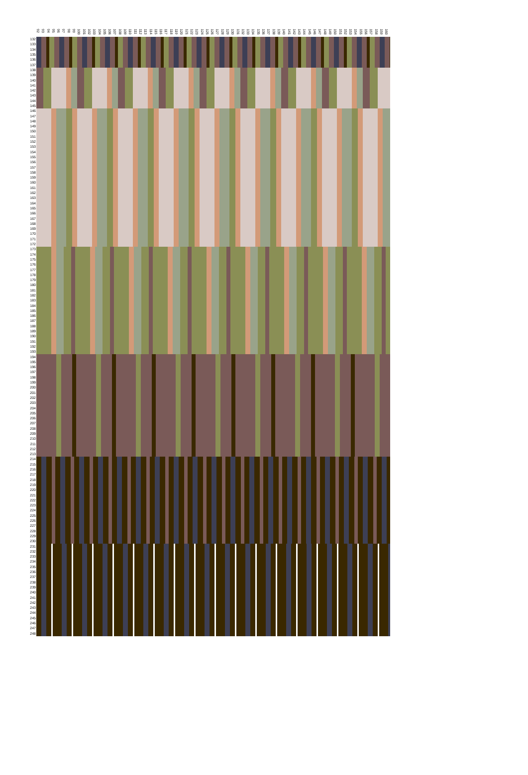| | 92 | 93 | 94 | 95 | 96 | 97 | 98 | 99 | 100 | 101 | 102 | 103 | 104 | 105 | 106 | 107 | 108 | 109 | 110 | 111 | 112 | 113 | 114 | 115 | 116 | 117 | 118 | 119 | 120 | 121 | 122 | 123 | 124 | 125 | 126 | 127 | 128 | 129 | 130 | 131 | 132 | 133 | 134 | 135 | 136 | 137 | 138 | 139 | 140 | 141 | 142 | 143 | 144 | 145 | 146 | 147 | 148 | 149 | 150 | 151 | 152 | 153 | 154 | 155 | 156 | 157 | 158 | 159 | 160 |
| --- | --- | --- | --- | --- | --- | --- | --- | --- | --- | --- | --- | --- | --- | --- | --- | --- | --- | --- | --- | --- | --- | --- | --- | --- | --- | --- | --- | --- | --- | --- | --- | --- | --- | --- | --- | --- | --- | --- | --- | --- | --- | --- | --- | --- | --- | --- | --- | --- | --- | --- | --- | --- | --- | --- | --- | --- | --- | --- | --- | --- | --- | --- | --- | --- | --- | --- | --- | --- | --- |
| 132 | | | | | | | | | | | | | | | | | | | | | | | | | | | | | | | | | | | | | | | | | | | | | | | | | | | | | | | | | | | | | | | | | | | | | |
| 133 | | | | | | | | | | | | | | | | | | | | | | | | | | | | | | | | | | | | | | | | | | | | | | | | | | | | | | | | | | | | | | | | | | | | | |
| 134 | | | | | | | | | | | | | | | | | | | | | | | | | | | | | | | | | | | | | | | | | | | | | | | | | | | | | | | | | | | | | | | | | | | | | |
| 135 | | | | | | | | | | | | | | | | | | | | | | | | | | | | | | | | | | | | | | | | | | | | | | | | | | | | | | | | | | | | | | | | | | | | | |
| 136 | | | | | | | | | | | | | | | | | | | | | | | | | | | | | | | | | | | | | | | | | | | | | | | | | | | | | | | | | | | | | | | | | | | | | |
| 137 | | | | | | | | | | | | | | | | | | | | | | | | | | | | | | | | | | | | | | | | | | | | | | | | | | | | | | | | | | | | | | | | | | | | | |
| 138 | | | | | | | | | | | | | | | | | | | | | | | | | | | | | | | | | | | | | | | | | | | | | | | | | | | | | | | | | | | | | | | | | | | | | |
| 139 | | | | | | | | | | | | | | | | | | | | | | | | | | | | | | | | | | | | | | | | | | | | | | | | | | | | | | | | | | | | | | | | | | | | | |
| 140 | | | | | | | | | | | | | | | | | | | | | | | | | | | | | | | | | | | | | | | | | | | | | | | | | | | | | | | | | | | | | | | | | | | | | |
| 141 | | | | | | | | | | | | | | | | | | | | | | | | | | | | | | | | | | | | | | | | | | | | | | | | | | | | | | | | | | | | | | | | | | | | | |
| 142 | | | | | | | | | | | | | | | | | | | | | | | | | | | | | | | | | | | | | | | | | | | | | | | | | | | | | | | | | | | | | | | | | | | | | |
| 143 | | | | | | | | | | | | | | | | | | | | | | | | | | | | | | | | | | | | | | | | | | | | | | | | | | | | | | | | | | | | | | | | | | | | | |
| 144 | | | | | | | | | | | | | | | | | | | | | | | | | | | | | | | | | | | | | | | | | | | | | | | | | | | | | | | | | | | | | | | | | | | | | |
| 145 | | | | | | | | | | | | | | | | | | | | | | | | | | | | | | | | | | | | | | | | | | | | | | | | | | | | | | | | | | | | | | | | | | | | | |
| 146 | | | | | | | | | | | | | | | | | | | | | | | | | | | | | | | | | | | | | | | | | | | | | | | | | | | | | | | | | | | | | | | | | | | | | |
| 147 | | | | | | | | | | | | | | | | | | | | | | | | | | | | | | | | | | | | | | | | | | | | | | | | | | | | | | | | | | | | | | | | | | | | | |
| 148 | | | | | | | | | | | | | | | | | | | | | | | | | | | | | | | | | | | | | | | | | | | | | | | | | | | | | | | | | | | | | | | | | | | | | |
| 149 | | | | | | | | | | | | | | | | | | | | | | | | | | | | | | | | | | | | | | | | | | | | | | | | | | | | | | | | | | | | | | | | | | | | | |
| 150 | | | | | | | | | | | | | | | | | | | | | | | | | | | | | | | | | | | | | | | | | | | | | | | | | | | | | | | | | | | | | | | | | | | | | |
| 151 | | | | | | | | | | | | | | | | | | | | | | | | | | | | | | | | | | | | | | | | | | | | | | | | | | | | | | | | | | | | | | | | | | | | | |
| 152 | | | | | | | | | | | | | | | | | | | | | | | | | | | | | | | | | | | | | | | | | | | | | | | | | | | | | | | | | | | | | | | | | | | | | |
| 153 | | | | | | | | | | | | | | | | | | | | | | | | | | | | | | | | | | | | | | | | | | | | | | | | | | | | | | | | | | | | | | | | | | | | | |
| 154 | | | | | | | | | | | | | | | | | | | | | | | | | | | | | | | | | | | | | | | | | | | | | | | | | | | | | | | | | | | | | | | | | | | | | |
| 155 | | | | | | | | | | | | | | | | | | | | | | | | | | | | | | | | | | | | | | | | | | | | | | | | | | | | | | | | | | | | | | | | | | | | | |
| 156 | | | | | | | | | | | | | | | | | | | | | | | | | | | | | | | | | | | | | | | | | | | | | | | | | | | | | | | | | | | | | | | | | | | | | |
| 157 | | | | | | | | | | | | | | | | | | | | | | | | | | | | | | | | | | | | | | | | | | | | | | | | | | | | | | | | | | | | | | | | | | | | | |
| 158 | | | | | | | | | | | | | | | | | | | | | | | | | | | | | | | | | | | | | | | | | | | | | | | | | | | | | | | | | | | | | | | | | | | | | |
| 159 | | | | | | | | | | | | | | | | | | | | | | | | | | | | | | | | | | | | | | | | | | | | | | | | | | | | | | | | | | | | | | | | | | | | | |
| 160 | | | | | | | | | | | | | | | | | | | | | | | | | | | | | | | | | | | | | | | | | | | | | | | | | | | | | | | | | | | | | | | | | | | | | |
| 161 | | | | | | | | | | | | | | | | | | | | | | | | | | | | | | | | | | | | | | | | | | | | | | | | | | | | | | | | | | | | | | | | | | | | | |
| 162 | | | | | | | | | | | | | | | | | | | | | | | | | | | | | | | | | | | | | | | | | | | | | | | | | | | | | | | | | | | | | | | | | | | | | |
| 163 | | | | | | | | | | | | | | | | | | | | | | | | | | | | | | | | | | | | | | | | | | | | | | | | | | | | | | | | | | | | | | | | | | | | | |
| 164 | | | | | | | | | | | | | | | | | | | | | | | | | | | | | | | | | | | | | | | | | | | | | | | | | | | | | | | | | | | | | | | | | | | | | |
| 165 | | | | | | | | | | | | | | | | | | | | | | | | | | | | | | | | | | | | | | | | | | | | | | | | | | | | | | | | | | | | | | | | | | | | | |
| 166 | | | | | | | | | | | | | | | | | | | | | | | | | | | | | | | | | | | | | | | | | | | | | | | | | | | | | | | | | | | | | | | | | | | | | |
| 167 | | | | | | | | | | | | | | | | | | | | | | | | | | | | | | | | | | | | | | | | | | | | | | | | | | | | | | | | | | | | | | | | | | | | | |
| 168 | | | | | | | | | | | | | | | | | | | | | | | | | | | | | | | | | | | | | | | | | | | | | | | | | | | | | | | | | | | | | | | | | | | | | |
| 169 | | | | | | | | | | | | | | | | | | | | | | | | | | | | | | | | | | | | | | | | | | | | | | | | | | | | | | | | | | | | | | | | | | | | | |
| 170 | | | | | | | | | | | | | | | | | | | | | | | | | | | | | | | | | | | | | | | | | | | | | | | | | | | | | | | | | | | | | | | | | | | | | |
| 171 | | | | | | | | | | | | | | | | | | | | | | | | | | | | | | | | | | | | | | | | | | | | | | | | | | | | | | | | | | | | | | | | | | | | | |
| 172 | | | | | | | | | | | | | | | | | | | | | | | | | | | | | | | | | | | | | | | | | | | | | | | | | | | | | | | | | | | | | | | | | | | | | |
| 173 | | | | | | | | | | | | | | | | | | | | | | | | | | | | | | | | | | | | | | | | | | | | | | | | | | | | | | | | | | | | | | | | | | | | | |
| 174 | | | | | | | | | | | | | | | | | | | | | | | | | | | | | | | | | | | | | | | | | | | | | | | | | | | | | | | | | | | | | | | | | | | | | |
| 175 | | | | | | | | | | | | | | | | | | | | | | | | | | | | | | | | | | | | | | | | | | | | | | | | | | | | | | | | | | | | | | | | | | | | | |
| 176 | | | | | | | | | | | | | | | | | | | | | | | | | | | | | | | | | | | | | | | | | | | | | | | | | | | | | | | | | | | | | | | | | | | | | |
| 177 | | | | | | | | | | | | | | | | | | | | | | | | | | | | | | | | | | | | | | | | | | | | | | | | | | | | | | | | | | | | | | | | | | | | | |
| 178 | | | | | | | | | | | | | | | | | | | | | | | | | | | | | | | | | | | | | | | | | | | | | | | | | | | | | | | | | | | | | | | | | | | | | |
| 179 | | | | | | | | | | | | | | | | | | | | | | | | | | | | | | | | | | | | | | | | | | | | | | | | | | | | | | | | | | | | | | | | | | | | | |
| 180 | | | | | | | | | | | | | | | | | | | | | | | | | | | | | | | | | | | | | | | | | | | | | | | | | | | | | | | | | | | | | | | | | | | | | |
| 181 | | | | | | | | | | | | | | | | | | | | | | | | | | | | | | | | | | | | | | | | | | | | | | | | | | | | | | | | | | | | | | | | | | | | | |
| 182 | | | | | | | | | | | | | | | | | | | | | | | | | | | | | | | | | | | | | | | | | | | | | | | | | | | | | | | | | | | | | | | | | | | | | |
| 183 | | | | | | | | | | | | | | | | | | | | | | | | | | | | | | | | | | | | | | | | | | | | | | | | | | | | | | | | | | | | | | | | | | | | | |
| 184 | | | | | | | | | | | | | | | | | | | | | | | | | | | | | | | | | | | | | | | | | | | | | | | | | | | | | | | | | | | | | | | | | | | | | |
| 185 | | | | | | | | | | | | | | | | | | | | | | | | | | | | | | | | | | | | | | | | | | | | | | | | | | | | | | | | | | | | | | | | | | | | | |
| 186 | | | | | | | | | | | | | | | | | | | | | | | | | | | | | | | | | | | | | | | | | | | | | | | | | | | | | | | | | | | | | | | | | | | | | |
| 187 | | | | | | | | | | | | | | | | | | | | | | | | | | | | | | | | | | | | | | | | | | | | | | | | | | | | | | | | | | | | | | | | | | | | | |
| 188 | | | | | | | | | | | | | | | | | | | | | | | | | | | | | | | | | | | | | | | | | | | | | | | | | | | | | | | | | | | | | | | | | | | | | |
| 189 | | | | | | | | | | | | | | | | | | | | | | | | | | | | | | | | | | | | | | | | | | | | | | | | | | | | | | | | | | | | | | | | | | | | | |
| 190 | | | | | | | | | | | | | | | | | | | | | | | | | | | | | | | | | | | | | | | | | | | | | | | | | | | | | | | | | | | | | | | | | | | | | |
| 191 | | | | | | | | | | | | | | | | | | | | | | | | | | | | | | | | | | | | | | | | | | | | | | | | | | | | | | | | | | | | | | | | | | | | | |
| 192 | | | | | | | | | | | | | | | | | | | | | | | | | | | | | | | | | | | | | | | | | | | | | | | | | | | | | | | | | | | | | | | | | | | | | |
| 193 | | | | | | | | | | | | | | | | | | | | | | | | | | | | | | | | | | | | | | | | | | | | | | | | | | | | | | | | | | | | | | | | | | | | | |
| 194 | | | | | | | | | | | | | | | | | | | | | | | | | | | | | | | | | | | | | | | | | | | | | | | | | | | | | | | | | | | | | | | | | | | | | |
| 195 | | | | | | | | | | | | | | | | | | | | | | | | | | | | | | | | | | | | | | | | | | | | | | | | | | | | | | | | | | | | | | | | | | | | | |
| 196 | | | | | | | | | | | | | | | | | | | | | | | | | | | | | | | | | | | | | | | | | | | | | | | | | | | | | | | | | | | | | | | | | | | | | |
| 197 | | | | | | | | | | | | | | | | | | | | | | | | | | | | | | | | | | | | | | | | | | | | | | | | | | | | | | | | | | | | | | | | | | | | | |
| 198 | | | | | | | | | | | | | | | | | | | | | | | | | | | | | | | | | | | | | | | | | | | | | | | | | | | | | | | | | | | | | | | | | | | | | |
| 199 | | | | | | | | | | | | | | | | | | | | | | | | | | | | | | | | | | | | | | | | | | | | | | | | | | | | | | | | | | | | | | | | | | | | | |
| 200 | | | | | | | | | | | | | | | | | | | | | | | | | | | | | | | | | | | | | | | | | | | | | | | | | | | | | | | | | | | | | | | | | | | | | |
| 201 | | | | | | | | | | | | | | | | | | | | | | | | | | | | | | | | | | | | | | | | | | | | | | | | | | | | | | | | | | | | | | | | | | | | | |
| 202 | | | | | | | | | | | | | | | | | | | | | | | | | | | | | | | | | | | | | | | | | | | | | | | | | | | | | | | | | | | | | | | | | | | | | |
| 203 | | | | | | | | | | | | | | | | | | | | | | | | | | | | | | | | | | | | | | | | | | | | | | | | | | | | | | | | | | | | | | | | | | | | | |
| 204 | | | | | | | | | | | | | | | | | | | | | | | | | | | | | | | | | | | | | | | | | | | | | | | | | | | | | | | | | | | | | | | | | | | | | |
| 205 | | | | | | | | | | | | | | | | | | | | | | | | | | | | | | | | | | | | | | | | | | | | | | | | | | | | | | | | | | | | | | | | | | | | | |
| 206 | | | | | | | | | | | | | | | | | | | | | | | | | | | | | | | | | | | | | | | | | | | | | | | | | | | | | | | | | | | | | | | | | | | | | |
| 207 | | | | | | | | | | | | | | | | | | | | | | | | | | | | | | | | | | | | | | | | | | | | | | | | | | | | | | | | | | | | | | | | | | | | | |
| 208 | | | | | | | | | | | | | | | | | | | | | | | | | | | | | | | | | | | | | | | | | | | | | | | | | | | | | | | | | | | | | | | | | | | | | |
| 209 | | | | | | | | | | | | | | | | | | | | | | | | | | | | | | | | | | | | | | | | | | | | | | | | | | | | | | | | | | | | | | | | | | | | | |
| 210 | | | | | | | | | | | | | | | | | | | | | | | | | | | | | | | | | | | | | | | | | | | | | | | | | | | | | | | | | | | | | | | | | | | | | |
| 211 | | | | | | | | | | | | | | | | | | | | | | | | | | | | | | | | | | | | | | | | | | | | | | | | | | | | | | | | | | | | | | | | | | | | | |
| 212 | | | | | | | | | | | | | | | | | | | | | | | | | | | | | | | | | | | | | | | | | | | | | | | | | | | | | | | | | | | | | | | | | | | | | |
| 213 | | | | | | | | | | | | | | | | | | | | | | | | | | | | | | | | | | | | | | | | | | | | | | | | | | | | | | | | | | | | | | | | | | | | | |
| 214 | | | | | | | | | | | | | | | | | | | | | | | | | | | | | | | | | | | | | | | | | | | | | | | | | | | | | | | | | | | | | | | | | | | | | |
| 215 | | | | | | | | | | | | | | | | | | | | | | | | | | | | | | | | | | | | | | | | | | | | | | | | | | | | | | | | | | | | | | | | | | | | | |
| 216 | | | | | | | | | | | | | | | | | | | | | | | | | | | | | | | | | | | | | | | | | | | | | | | | | | | | | | | | | | | | | | | | | | | | | |
| 217 | | | | | | | | | | | | | | | | | | | | | | | | | | | | | | | | | | | | | | | | | | | | | | | | | | | | | | | | | | | | | | | | | | | | | |
| 218 | | | | | | | | | | | | | | | | | | | | | | | | | | | | | | | | | | | | | | | | | | | | | | | | | | | | | | | | | | | | | | | | | | | | | |
| 219 | | | | | | | | | | | | | | | | | | | | | | | | | | | | | | | | | | | | | | | | | | | | | | | | | | | | | | | | | | | | | | | | | | | | | |
| 220 | | | | | | | | | | | | | | | | | | | | | | | | | | | | | | | | | | | | | | | | | | | | | | | | | | | | | | | | | | | | | | | | | | | | | |
| 221 | | | | | | | | | | | | | | | | | | | | | | | | | | | | | | | | | | | | | | | | | | | | | | | | | | | | | | | | | | | | | | | | | | | | | |
| 222 | | | | | | | | | | | | | | | | | | | | | | | | | | | | | | | | | | | | | | | | | | | | | | | | | | | | | | | | | | | | | | | | | | | | | |
| 223 | | | | | | | | | | | | | | | | | | | | | | | | | | | | | | | | | | | | | | | | | | | | | | | | | | | | | | | | | | | | | | | | | | | | | |
| 224 | | | | | | | | | | | | | | | | | | | | | | | | | | | | | | | | | | | | | | | | | | | | | | | | | | | | | | | | | | | | | | | | | | | | | |
| 225 | | | | | | | | | | | | | | | | | | | | | | | | | | | | | | | | | | | | | | | | | | | | | | | | | | | | | | | | | | | | | | | | | | | | | |
| 226 | | | | | | | | | | | | | | | | | | | | | | | | | | | | | | | | | | | | | | | | | | | | | | | | | | | | | | | | | | | | | | | | | | | | | |
| 227 | | | | | | | | | | | | | | | | | | | | | | | | | | | | | | | | | | | | | | | | | | | | | | | | | | | | | | | | | | | | | | | | | | | | | |
| 228 | | | | | | | | | | | | | | | | | | | | | | | | | | | | | | | | | | | | | | | | | | | | | | | | | | | | | | | | | | | | | | | | | | | | | |
| 229 | | | | | | | | | | | | | | | | | | | | | | | | | | | | | | | | | | | | | | | | | | | | | | | | | | | | | | | | | | | | | | | | | | | | | |
| 230 | | | | | | | | | | | | | | | | | | | | | | | | | | | | | | | | | | | | | | | | | | | | | | | | | | | | | | | | | | | | | | | | | | | | | |
| 231 | | | | | | | | | | | | | | | | | | | | | | | | | | | | | | | | | | | | | | | | | | | | | | | | | | | | | | | | | | | | | | | | | | | | | |
| 232 | | | | | | | | | | | | | | | | | | | | | | | | | | | | | | | | | | | | | | | | | | | | | | | | | | | | | | | | | | | | | | | | | | | | | |
| 233 | | | | | | | | | | | | | | | | | | | | | | | | | | | | | | | | | | | | | | | | | | | | | | | | | | | | | | | | | | | | | | | | | | | | | |
| 234 | | | | | | | | | | | | | | | | | | | | | | | | | | | | | | | | | | | | | | | | | | | | | | | | | | | | | | | | | | | | | | | | | | | | | |
| 235 | | | | | | | | | | | | | | | | | | | | | | | | | | | | | | | | | | | | | | | | | | | | | | | | | | | | | | | | | | | | | | | | | | | | | |
| 236 | | | | | | | | | | | | | | | | | | | | | | | | | | | | | | | | | | | | | | | | | | | | | | | | | | | | | | | | | | | | | | | | | | | | | |
| 237 | | | | | | | | | | | | | | | | | | | | | | | | | | | | | | | | | | | | | | | | | | | | | | | | | | | | | | | | | | | | | | | | | | | | | |
| 238 | | | | | | | | | | | | | | | | | | | | | | | | | | | | | | | | | | | | | | | | | | | | | | | | | | | | | | | | | | | | | | | | | | | | | |
| 239 | | | | | | | | | | | | | | | | | | | | | | | | | | | | | | | | | | | | | | | | | | | | | | | | | | | | | | | | | | | | | | | | | | | | | |
| 240 | | | | | | | | | | | | | | | | | | | | | | | | | | | | | | | | | | | | | | | | | | | | | | | | | | | | | | | | | | | | | | | | | | | | | |
| 241 | | | | | | | | | | | | | | | | | | | | | | | | | | | | | | | | | | | | | | | | | | | | | | | | | | | | | | | | | | | | | | | | | | | | | |
| 242 | | | | | | | | | | | | | | | | | | | | | | | | | | | | | | | | | | | | | | | | | | | | | | | | | | | | | | | | | | | | | | | | | | | | | |
| 243 | | | | | | | | | | | | | | | | | | | | | | | | | | | | | | | | | | | | | | | | | | | | | | | | | | | | | | | | | | | | | | | | | | | | | |
| 244 | | | | | | | | | | | | | | | | | | | | | | | | | | | | | | | | | | | | | | | | | | | | | | | | | | | | | | | | | | | | | | | | | | | | | |
| 245 | | | | | | | | | | | | | | | | | | | | | | | | | | | | | | | | | | | | | | | | | | | | | | | | | | | | | | | | | | | | | | | | | | | | | |
| 246 | | | | | | | | | | | | | | | | | | | | | | | | | | | | | | | | | | | | | | | | | | | | | | | | | | | | | | | | | | | | | | | | | | | | | |
| 247 | | | | | | | | | | | | | | | | | | | | | | | | | | | | | | | | | | | | | | | | | | | | | | | | | | | | | | | | | | | | | | | | | | | | | |
| 248 | | | | | | | | | | | | | | | | | | | | | | | | | | | | | | | | | | | | | | | | | | | | | | | | | | | | | | | | | | | | | | | | | | | | | |